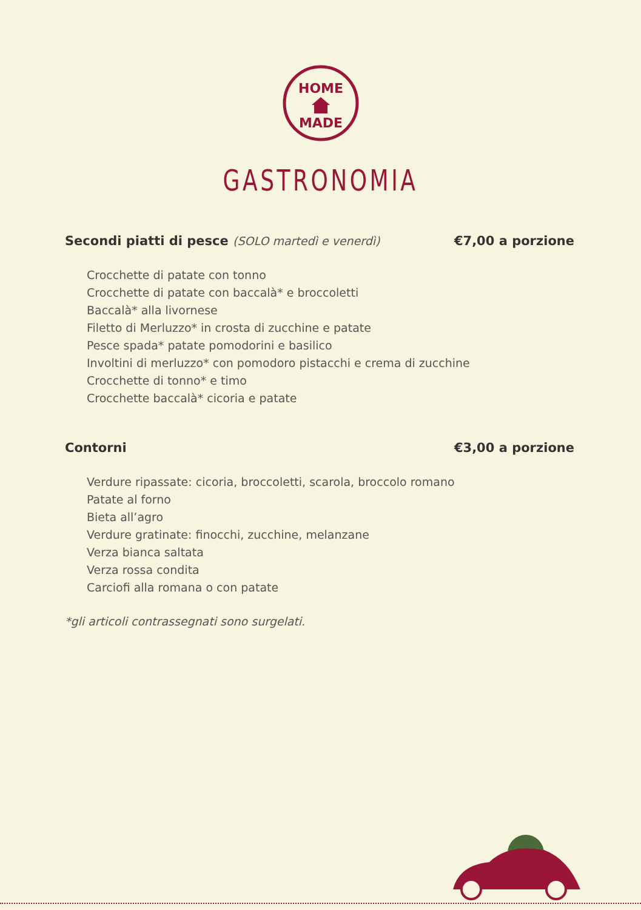HOME
MADE
GASTRONOMIA
Secondi piatti di pesce (SOLO martedì e venerdì) €7,00 a porzione
Crocchette di patate con tonno
Crocchette di patate con baccalà* e broccoletti
Baccalà* alla livornese
Filetto di Merluzzo* in crosta di zucchine e patate
Pesce spada* patate pomodorini e basilico
Involtini di merluzzo* con pomodoro pistacchi e crema di zucchine
Crocchette di tonno* e timo
Crocchette baccalà* cicoria e patate
Contorni €3,00 a porzione
Verdure ripassate: cicoria, broccoletti, scarola, broccolo romano
Patate al forno
Bieta all’agro
Verdure gratinate: finocchi, zucchine, melanzane
Verza bianca saltata
Verza rossa condita
Carciofi alla romana o con patate
*gli articoli contrassegnati sono surgelati.